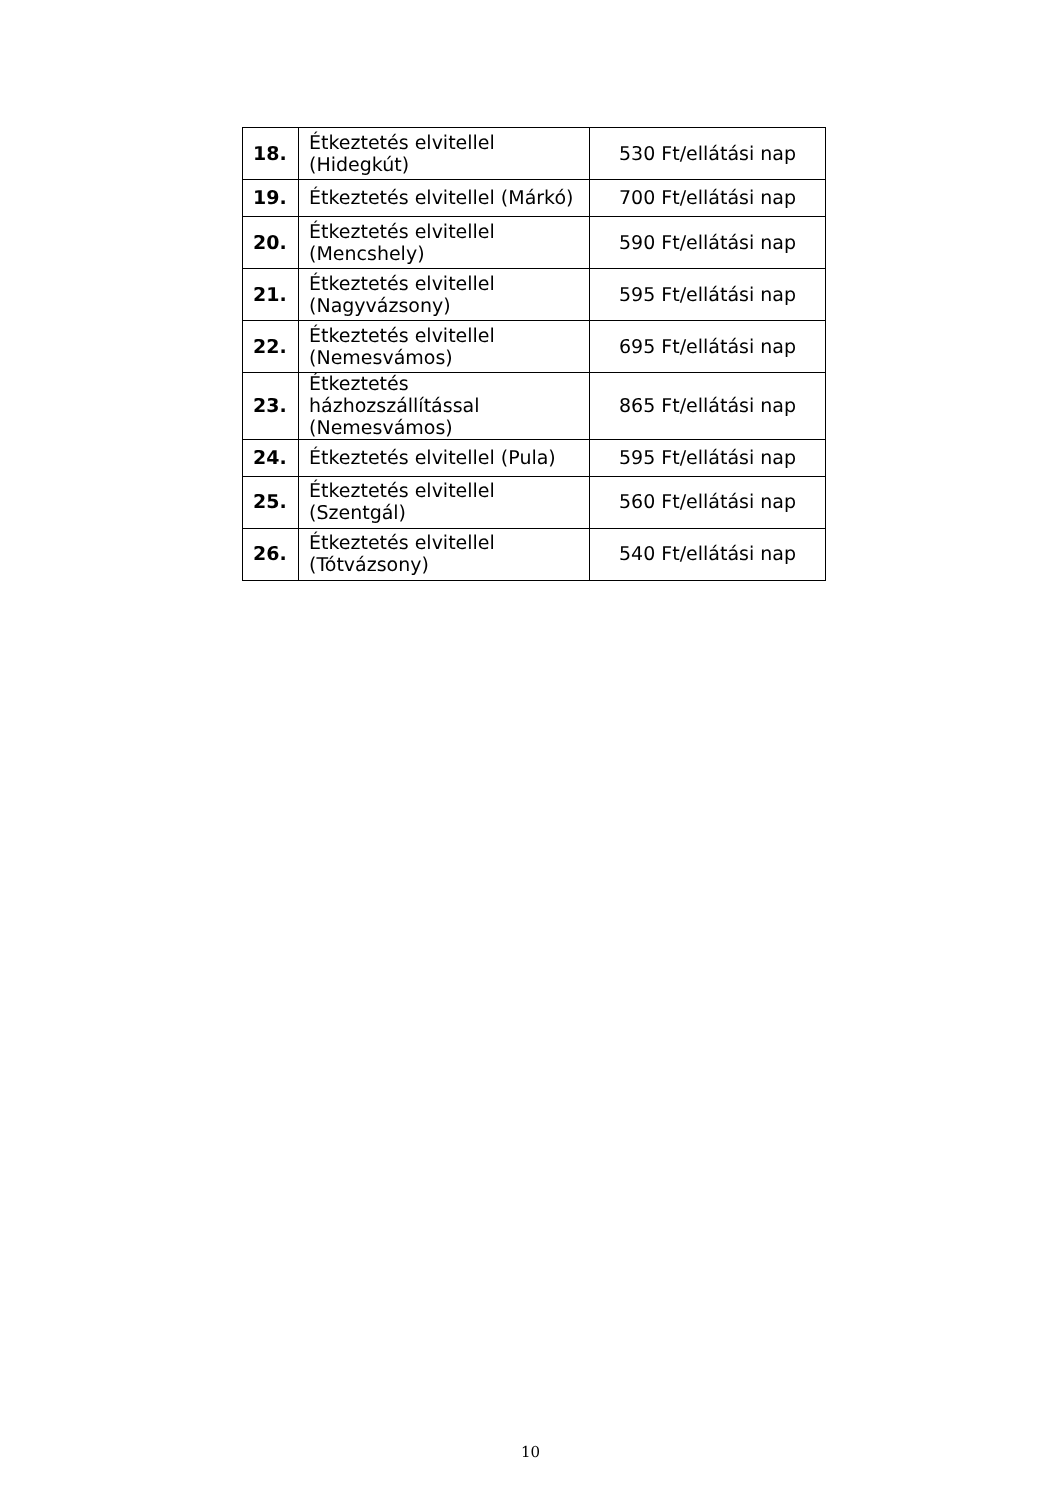| 18. | Étkeztetés elvitellel (Hidegkút) | 530 Ft/ellátási nap |
| 19. | Étkeztetés elvitellel (Márkó) | 700 Ft/ellátási nap |
| 20. | Étkeztetés elvitellel (Mencshely) | 590 Ft/ellátási nap |
| 21. | Étkeztetés elvitellel (Nagyvázsony) | 595 Ft/ellátási nap |
| 22. | Étkeztetés elvitellel (Nemesvámos) | 695 Ft/ellátási nap |
| 23. | Étkeztetés házhozszállítással (Nemesvámos) | 865 Ft/ellátási nap |
| 24. | Étkeztetés elvitellel (Pula) | 595 Ft/ellátási nap |
| 25. | Étkeztetés elvitellel (Szentgál) | 560 Ft/ellátási nap |
| 26. | Étkeztetés elvitellel (Tótvázsony) | 540 Ft/ellátási nap |
10